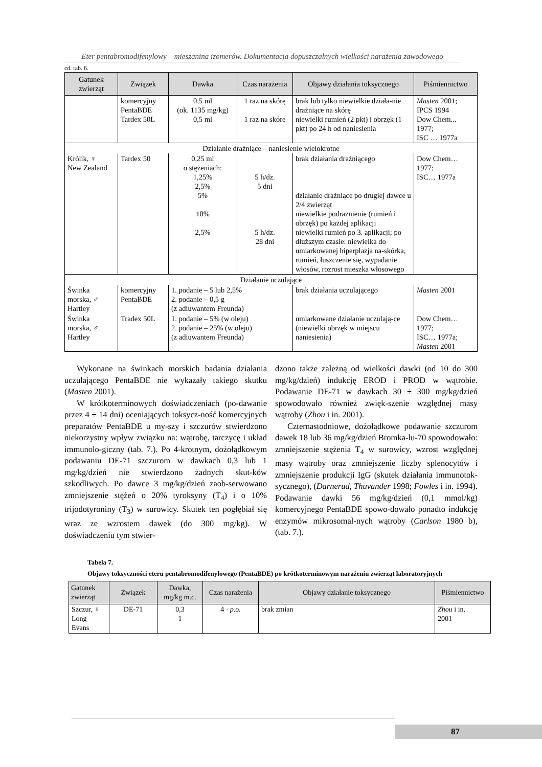Eter pentabromodifenylowy – mieszanina izomerów. Dokumentacja dopuszczalnych wielkości narażenia zawodowego
cd. tab. 6.
| Gatunek zwierząt | Związek | Dawka | Czas narażenia | Objawy działania toksycznego | Piśmiennictwo |
| --- | --- | --- | --- | --- | --- |
| | komercyjny PentaBDE Tardex 50L | 0,5 ml (ok. 1135 mg/kg) 0,5 ml | 1 raz na skórę 1 raz na skórę | brak lub tylko niewielkie działa-nie drażniące na skórę niewielki rumień (2 pkt) i obrzęk (1 pkt) po 24 h od naniesienia | Masten 2001; IPCS 1994 Dow Chem... 1977; ISC … 1977a |
| Działanie drażniące – naniesienie wielokrotne | | | | | |
| Królik, ♀ New Zealand | Tardex 50 | 0,25 ml o stężeniach: 1,25% 2,5% 5% 10% 2,5% | 5 h/dz. 5 dni 5 h/dz. 28 dni | brak działania drażniącego działanie drażniące po drugiej dawce u 2/4 zwierząt niewielkie podrażnienie (rumień i obrzęk) po każdej aplikacji niewielki rumień po 3. aplikacji; po dłuższym czasie: niewielka do umiarkowanej hiperplazja na-skórka, rumień, łuszczenie się, wypadanie włosów, rozrost mieszka włosowego | Dow Chem… 1977; ISC… 1977a |
| Działanie uczulające | | | | | |
| Świnka morska, ♂ Hartley | komercyjny PentaBDE | 1. podanie – 5 lub 2,5% 2. podanie – 0,5 g (z adiuwantem Freunda) | | brak działania uczulającego | Masten 2001 |
| Świnka morska, ♂ Hartley | Tradex 50L | 1. podanie – 5% (w oleju) 2. podanie – 25% (w oleju) (z adiuwantem Freunda) | | umiarkowane działanie uczulają-ce (niewielki obrzęk w miejscu naniesienia) | Dow Chem… 1977; ISC… 1977a; Masten 2001 |
Wykonane na świnkach morskich badania działania uczulającego PentaBDE nie wykazały takiego skutku (Masten 2001).
W krótkoterminowych doświadczeniach (po-dawanie przez 4 ÷ 14 dni) oceniających toksycz-ność komercyjnych preparatów PentaBDE u my-szy i szczurów stwierdzono niekorzystny wpływ związku na: wątrobę, tarczycę i układ immunolo-giczny (tab. 7.). Po 4-krotnym, dożołądkowym podawaniu DE-71 szczurom w dawkach 0,3 lub 1 mg/kg/dzień nie stwierdzono żadnych skut-ków szkodliwych. Po dawce 3 mg/kg/dzień zaob-serwowano zmniejszenie stężeń o 20% tyroksyny (T<sub>4</sub>) i o 10% trijodotyroniny (T<sub>3</sub>) w surowicy. Skutek ten pogłębiał się wraz ze wzrostem dawek (do 300 mg/kg). W doświadczeniu tym stwier-
dzono także zależną od wielkości dawki (od 10 do 300 mg/kg/dzień) indukcję EROD i PROD w wątrobie. Podawanie DE-71 w dawkach 30 ÷ 300 mg/kg/dzień spowodowało również zwięk-szenie względnej masy wątroby (Zhou i in. 2001).
Czternastodniowe, dożołądkowe podawanie szczurom dawek 18 lub 36 mg/kg/dzień Bromka-lu-70 spowodowało: zmniejszenie stężenia T<sub>4</sub> w surowicy, wzrost względnej masy wątroby oraz zmniejszenie liczby splenocytów i zmniejszenie produkcji IgG (skutek działania immunotok-sycznego), (Darnerud, Thuvander 1998; Fowles i in. 1994). Podawanie dawki 56 mg/kg/dzień (0,1 mmol/kg) komercyjnego PentaBDE spowo-dowało ponadto indukcję enzymów mikrosomal-nych wątroby (Carlson 1980 b), (tab. 7.).
Tabela 7.
Objawy toksyczności eteru pentabromodifenylowego (PentaBDE) po krótkoterminowym narażeniu zwierząt laboratoryjnych
| Gatunek zwierząt | Związek | Dawka, mg/kg m.c. | Czas narażenia | Objawy działanie toksycznego | Piśmiennictwo |
| --- | --- | --- | --- | --- | --- |
| Szczur, ♀ Long Evans | DE-71 | 0,3 1 | 4 · p.o. | brak zmian | Zhou i in. 2001 |
87